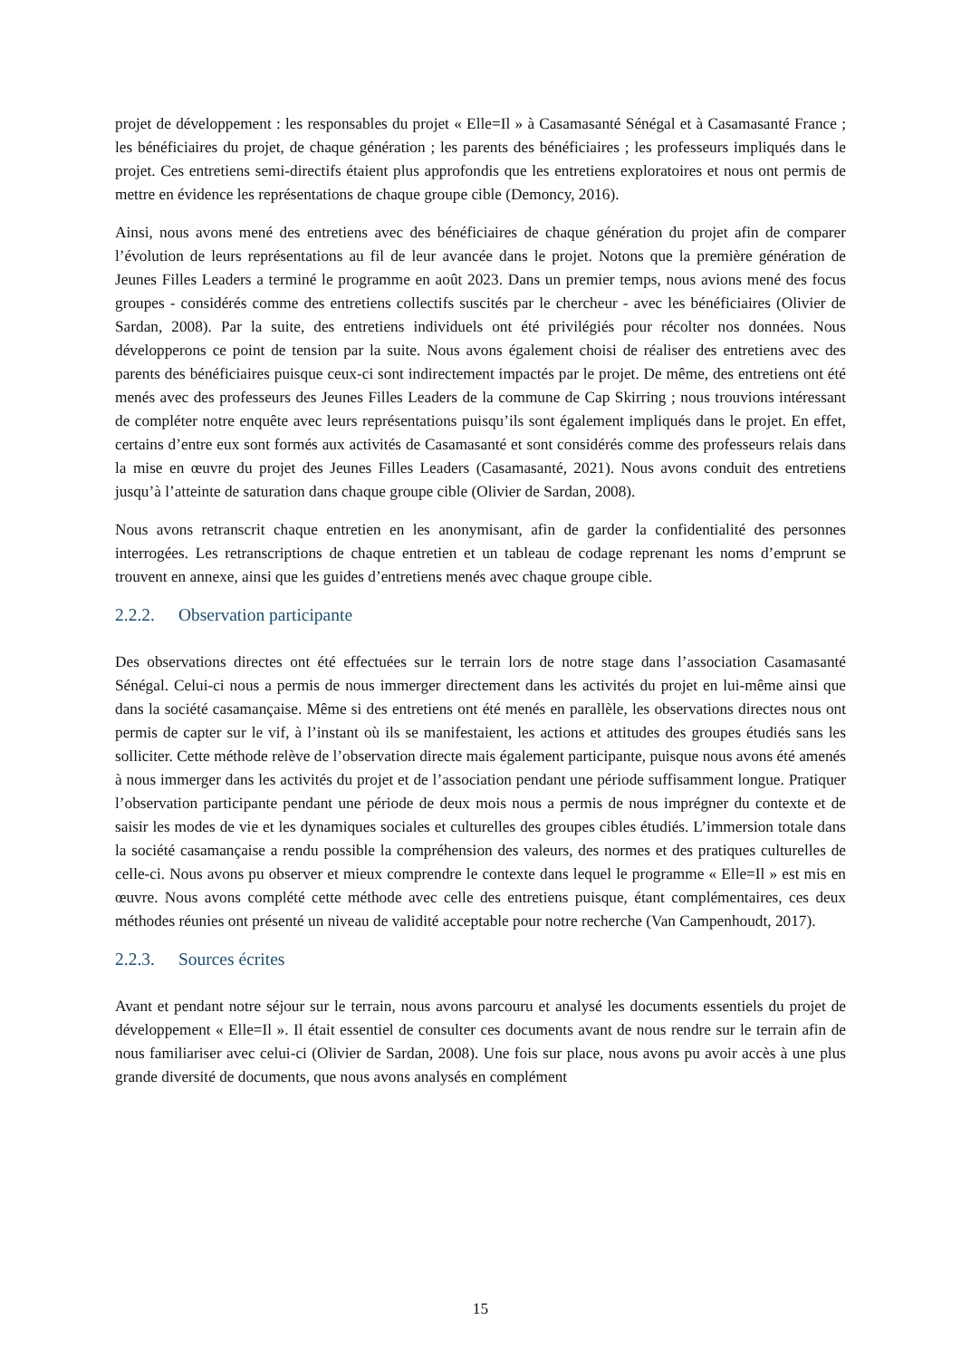projet de développement : les responsables du projet « Elle=Il » à Casamasanté Sénégal et à Casamasanté France ; les bénéficiaires du projet, de chaque génération ; les parents des bénéficiaires ; les professeurs impliqués dans le projet. Ces entretiens semi-directifs étaient plus approfondis que les entretiens exploratoires et nous ont permis de mettre en évidence les représentations de chaque groupe cible (Demoncy, 2016).
Ainsi, nous avons mené des entretiens avec des bénéficiaires de chaque génération du projet afin de comparer l’évolution de leurs représentations au fil de leur avancée dans le projet. Notons que la première génération de Jeunes Filles Leaders a terminé le programme en août 2023. Dans un premier temps, nous avions mené des focus groupes - considérés comme des entretiens collectifs suscités par le chercheur - avec les bénéficiaires (Olivier de Sardan, 2008). Par la suite, des entretiens individuels ont été privilégiés pour récolter nos données. Nous développerons ce point de tension par la suite. Nous avons également choisi de réaliser des entretiens avec des parents des bénéficiaires puisque ceux-ci sont indirectement impactés par le projet. De même, des entretiens ont été menés avec des professeurs des Jeunes Filles Leaders de la commune de Cap Skirring ; nous trouvions intéressant de compléter notre enquête avec leurs représentations puisqu’ils sont également impliqués dans le projet. En effet, certains d’entre eux sont formés aux activités de Casamasanté et sont considérés comme des professeurs relais dans la mise en œuvre du projet des Jeunes Filles Leaders (Casamasanté, 2021). Nous avons conduit des entretiens jusqu’à l’atteinte de saturation dans chaque groupe cible (Olivier de Sardan, 2008).
Nous avons retranscrit chaque entretien en les anonymisant, afin de garder la confidentialité des personnes interrogées. Les retranscriptions de chaque entretien et un tableau de codage reprenant les noms d’emprunt se trouvent en annexe, ainsi que les guides d’entretiens menés avec chaque groupe cible.
2.2.2. Observation participante
Des observations directes ont été effectuées sur le terrain lors de notre stage dans l’association Casamasanté Sénégal. Celui-ci nous a permis de nous immerger directement dans les activités du projet en lui-même ainsi que dans la société casamançaise. Même si des entretiens ont été menés en parallèle, les observations directes nous ont permis de capter sur le vif, à l’instant où ils se manifestaient, les actions et attitudes des groupes étudiés sans les solliciter. Cette méthode relève de l’observation directe mais également participante, puisque nous avons été amenés à nous immerger dans les activités du projet et de l’association pendant une période suffisamment longue. Pratiquer l’observation participante pendant une période de deux mois nous a permis de nous imprégner du contexte et de saisir les modes de vie et les dynamiques sociales et culturelles des groupes cibles étudiés. L’immersion totale dans la société casamançaise a rendu possible la compréhension des valeurs, des normes et des pratiques culturelles de celle-ci. Nous avons pu observer et mieux comprendre le contexte dans lequel le programme « Elle=Il » est mis en œuvre. Nous avons complété cette méthode avec celle des entretiens puisque, étant complémentaires, ces deux méthodes réunies ont présenté un niveau de validité acceptable pour notre recherche (Van Campenhoudt, 2017).
2.2.3. Sources écrites
Avant et pendant notre séjour sur le terrain, nous avons parcouru et analysé les documents essentiels du projet de développement « Elle=Il ». Il était essentiel de consulter ces documents avant de nous rendre sur le terrain afin de nous familiariser avec celui-ci (Olivier de Sardan, 2008). Une fois sur place, nous avons pu avoir accès à une plus grande diversité de documents, que nous avons analysés en complément
15